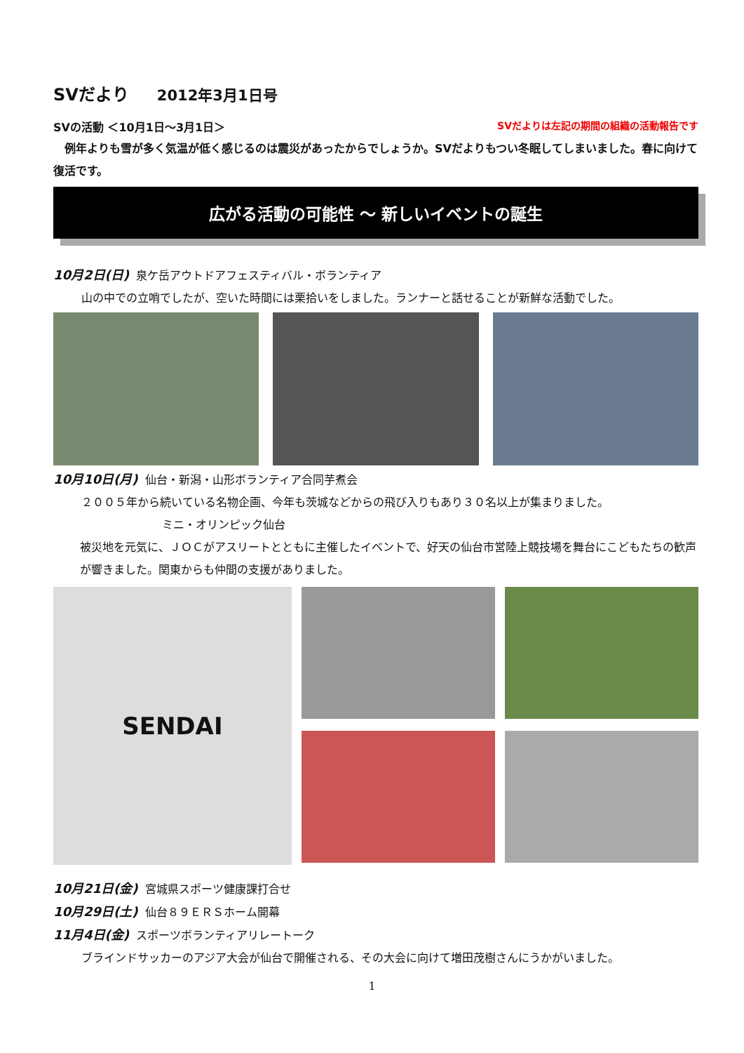SVだより 2012年3月1日号
SVの活動 ＜10月1日～3月1日＞ SVだよりは左記の期間の組織の活動報告です
例年よりも雪が多く気温が低く感じるのは震災があったからでしょうか。SVだよりもつい冬眠してしまいました。春に向けて復活です。
広がる活動の可能性 ～ 新しいイベントの誕生
10月2日(日) 泉ケ岳アウトドアフェスティバル・ボランティア
山の中での立哨でしたが、空いた時間には栗拾いをしました。ランナーと話せることが新鮮な活動でした。
10月10日(月) 仙台・新潟・山形ボランティア合同芋煮会
２００５年から続いている名物企画、今年も茨城などからの飛び入りもあり３０名以上が集まりました。
ミニ・オリンピック仙台
被災地を元気に、ＪＯＣがアスリートとともに主催したイベントで、好天の仙台市営陸上競技場を舞台にこどもたちの歓声が響きました。関東からも仲間の支援がありました。
SENDAI
10月21日(金) 宮城県スポーツ健康課打合せ
10月29日(土) 仙台８９ＥＲＳホーム開幕
11月4日(金) スポーツボランティアリレートーク
ブラインドサッカーのアジア大会が仙台で開催される、その大会に向けて増田茂樹さんにうかがいました。
1